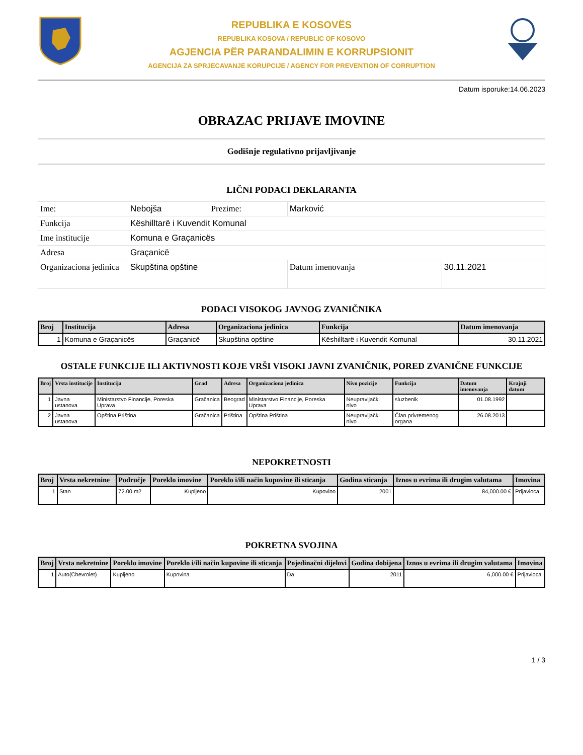REPUBLIKA E KOSOVËS
REPUBLIKA KOSOVA / REPUBLIC OF KOSOVO
AGJENCIA PËR PARANDALIMIN E KORRUPSIONIT
AGENCIJA ZA SPRJECAVANJE KORUPCIJE / AGENCY FOR PREVENTION OF CORRUPTION
Datum isporuke:14.06.2023
OBRAZAC PRIJAVE IMOVINE
Godišnje regulativno prijavljivanje
LIČNI PODACI DEKLARANTA
| Ime: | Nebojša | Prezime: | Marković | |
| Funkcija | Këshilltarë i Kuvendit Komunal | | | |
| Ime institucije | Komuna e Graçanicës | | | |
| Adresa | Graçanicë | | | |
| Organizaciona jedinica | Skupština opštine | | Datum imenovanja | 30.11.2021 |
PODACI VISOKOG JAVNOG ZVANIČNIKA
| Broj | Institucija | Adresa | Organizaciona jedinica | Funkcija | Datum imenovanja |
| --- | --- | --- | --- | --- | --- |
| 1 | Komuna e Graçanicës | Graçanicë | Skupština opštine | Këshilltarë i Kuvendit Komunal | 30.11.2021 |
OSTALE FUNKCIJE ILI AKTIVNOSTI KOJE VRŠI VISOKI JAVNI ZVANIČNIK, PORED ZVANIČNE FUNKCIJE
| Broj | Vrsta institucije | Institucija | Grad | Adresa | Organizaciona jedinica | Nivo pozicije | Funkcija | Datum imenovanja | Krajnji datum |
| --- | --- | --- | --- | --- | --- | --- | --- | --- | --- |
| 1 | Javna ustanova | Ministarstvo Financije, Poreska Uprava | Gračanica | Beograd | Ministarstvo Financije, Poreska Uprava | Neupravljački nivo | sluzbenik | 01.08.1992 | |
| 2 | Javna ustanova | Opština Priština | Gračanica | Priština | Opština Priština | Neupravljački nivo | Član privremenog organa | 26.08.2013 | |
NEPOKRETNOSTI
| Broj | Vrsta nekretnine | Područje | Poreklo imovine | Poreklo i/ili način kupovine ili sticanja | Godina sticanja | Iznos u evrima ili drugim valutama | Imovina |
| --- | --- | --- | --- | --- | --- | --- | --- |
| 1 | Stan | 72.00 m2 | Kupljeno | Kupovino | 2001 | 84,000.00 € | Prijavioca |
POKRETNA SVOJINA
| Broj | Vrsta nekretnine | Poreklo imovine | Poreklo i/ili način kupovine ili sticanja | Pojedinačni dijelovi | Godina dobijena | Iznos u evrima ili drugim valutama | Imovina |
| --- | --- | --- | --- | --- | --- | --- | --- |
| 1 | Auto(Chevrolet) | Kupljeno | Kupovina | Da | 2011 | 6,000.00 € | Prijavioca |
1 / 3